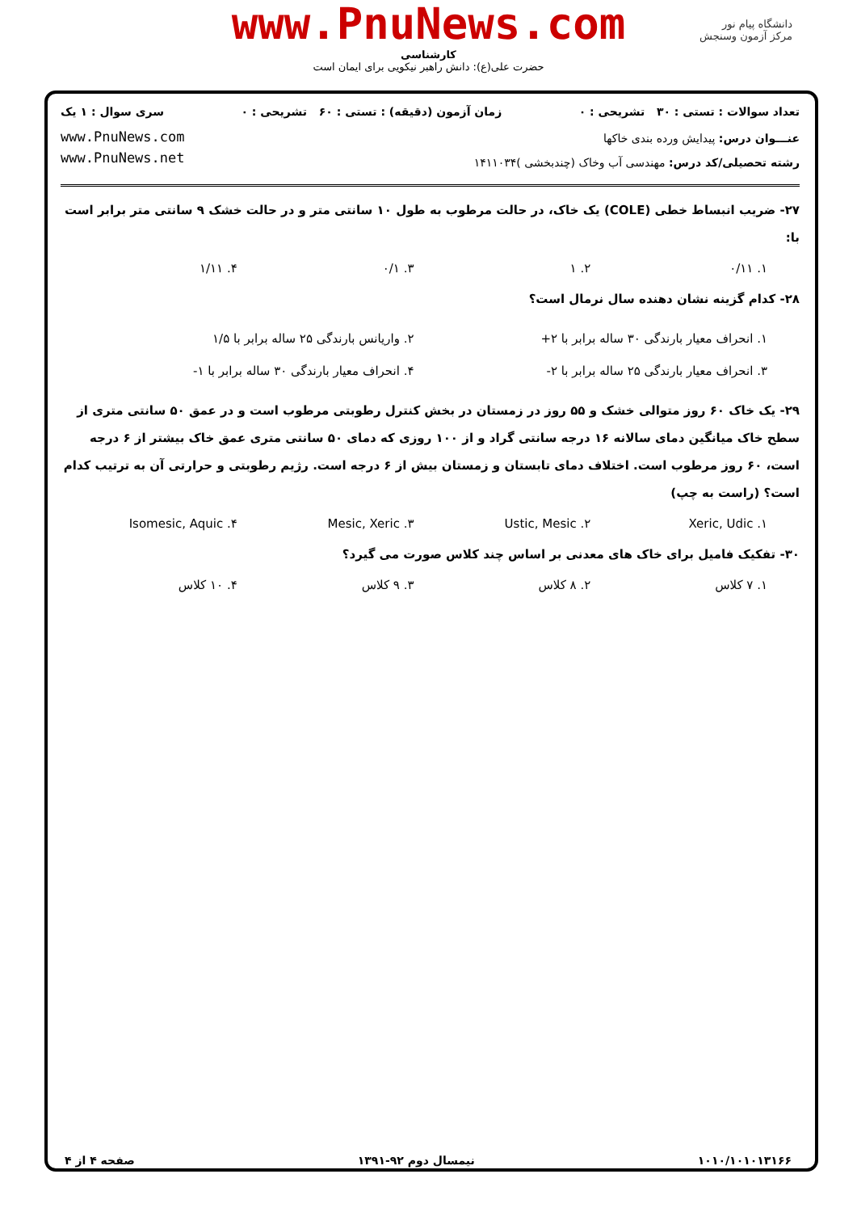www.PnuNews.com
کارشناسی
حضرت علی(ع): دانش راهبر نیکویی برای ایمان است
دانشگاه پیام نور
مرکز آزمون وسنجش
تعداد سوالات : تستی : ۳۰ تشریحی : ۰ زمان آزمون (دقیقه) : تستی : ۶۰ تشریحی : ۰ سری سوال : ۱ یک
www.PnuNews.com
www.PnuNews.net
عنـــوان درس: پیدایش ورده بندی خاکها
رشته تحصیلی/کد درس: مهندسی آب وخاک (چندبخشی )۱۴۱۱۰۳۴
۲۷- ضریب انبساط خطی (COLE) یک خاک، در حالت مرطوب به طول ۱۰ سانتی متر و در حالت خشک ۹ سانتی متر برابر است با:
۱. ۰/۱۱ ۲. ۱ ۳. ۰/۱ ۴. ۱/۱۱
۲۸- کدام گزینه نشان دهنده سال نرمال است؟
۱. انحراف معیار بارندگی ۳۰ ساله برابر با ۲+ ۲. واریانس بارندگی ۲۵ ساله برابر با ۱/۵ ۳. انحراف معیار بارندگی ۲۵ ساله برابر با ۲- ۴. انحراف معیار بارندگی ۳۰ ساله برابر با ۱-
۲۹- یک خاک ۶۰ روز متوالی خشک و ۵۵ روز در زمستان در بخش کنترل رطوبتی مرطوب است و در عمق ۵۰ سانتی متری از سطح خاک میانگین دمای سالانه ۱۶ درجه سانتی گراد و از ۱۰۰ روزی که دمای ۵۰ سانتی متری عمق خاک بیشتر از ۶ درجه است، ۶۰ روز مرطوب است. اختلاف دمای تابستان و زمستان بیش از ۶ درجه است. رژیم رطوبتی و حرارتی آن به ترتیب کدام است؟ (راست به چپ)
۱. Xeric, Udic ۲. Ustic, Mesic ۳. Mesic, Xeric ۴. Isomesic, Aquic
۳۰- تفکیک فامیل برای خاک های معدنی بر اساس چند کلاس صورت می گیرد؟
۱. ۷ کلاس ۲. ۸ کلاس ۳. ۹ کلاس ۴. ۱۰ کلاس
۱۰۱۰/۱۰۱۰۱۳۱۶۶ نیمسال دوم ۹۲-۱۳۹۱ صفحه ۴ از ۴